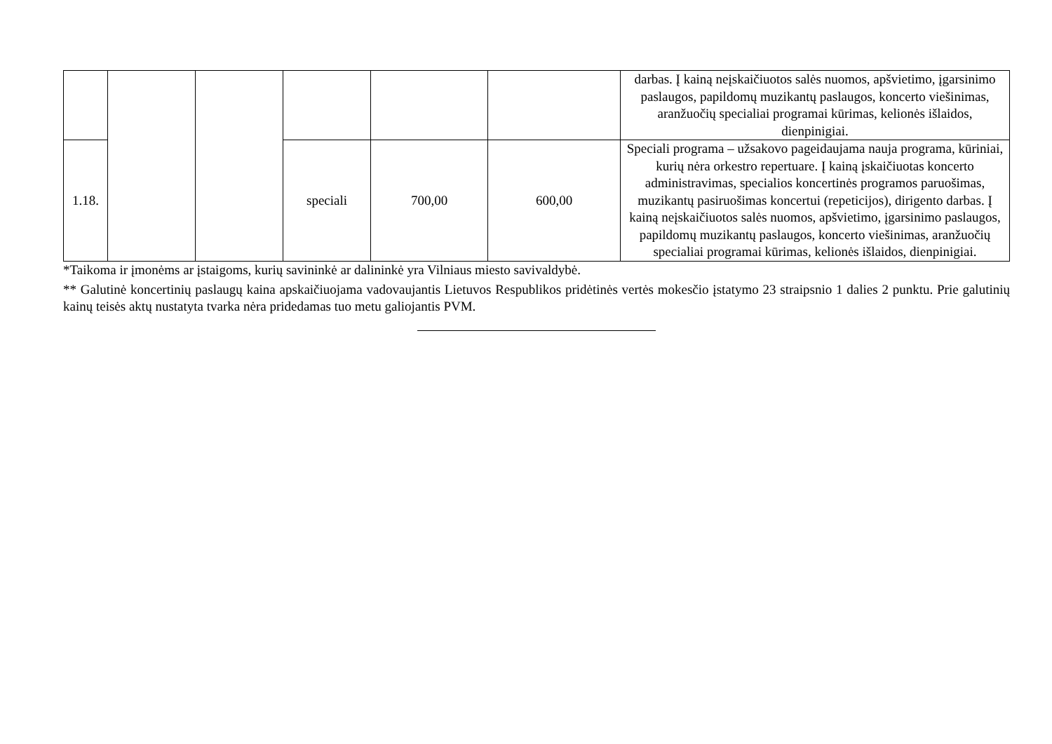| | | | | | | darbas. Į kainą neįskaičiuotos salės nuomos, apšvietimo, įgarsinimo paslaugos, papildomų muzikantų paslaugos, koncerto viešinimas, aranžuočių specialiai programai kūrimas, kelionės išlaidos, dienpinigiai. |
| 1.18. | | | speciali | 700,00 | 600,00 | Speciali programa – užsakovo pageidaujama nauja programa, kūriniai, kurių nėra orkestro repertuare. Į kainą įskaičiuotas koncerto administravimas, specialios koncertinės programos paruošimas, muzikantų pasiruošimas koncertui (repeticijos), dirigento darbas. Į kainą neįskaičiuotos salės nuomos, apšvietimo, įgarsinimo paslaugos, papildomų muzikantų paslaugos, koncerto viešinimas, aranžuočių specialiai programai kūrimas, kelionės išlaidos, dienpinigiai. |
*Taikoma ir įmonėms ar įstaigoms, kurių savininkė ar dalininkė yra Vilniaus miesto savivaldybė.
** Galutinė koncertinių paslaugų kaina apskaičiuojama vadovaujantis Lietuvos Respublikos pridėtinės vertės mokesčio įstatymo 23 straipsnio 1 dalies 2 punktu. Prie galutinių kainų teisės aktų nustatyta tvarka nėra pridedamas tuo metu galiojantis PVM.